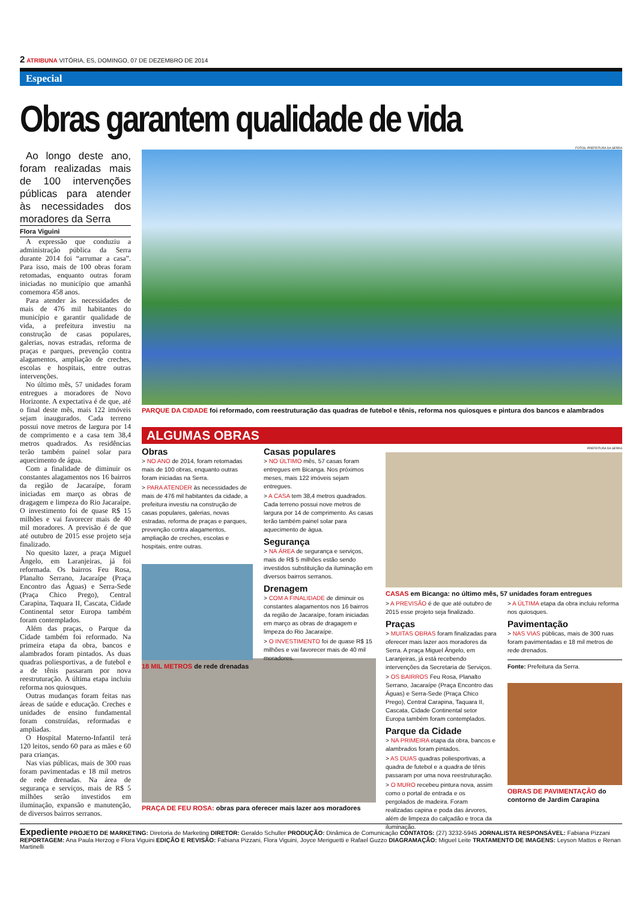2 ATRIBUNA VITÓRIA, ES, DOMINGO, 07 DE DEZEMBRO DE 2014
Especial
Obras garantem qualidade de vida
FOTOS: PREFEITURA DA SERRA
Ao longo deste ano, foram realizadas mais de 100 intervenções públicas para atender às necessidades dos moradores da Serra
Flora Viguini
A expressão que conduziu a administração pública da Serra durante 2014 foi “arrumar a casa”. Para isso, mais de 100 obras foram retomadas, enquanto outras foram iniciadas no município que amanhã comemora 458 anos.
Para atender às necessidades de mais de 476 mil habitantes do município e garantir qualidade de vida, a prefeitura investiu na construção de casas populares, galerias, novas estradas, reforma de praças e parques, prevenção contra alagamentos, ampliação de creches, escolas e hospitais, entre outras intervenções.
No último mês, 57 unidades foram entregues a moradores de Novo Horizonte. A expectativa é de que, até o final deste mês, mais 122 imóveis sejam inaugurados. Cada terreno possui nove metros de largura por 14 de comprimento e a casa tem 38,4 metros quadrados. As residências terão também painel solar para aquecimento de água.
Com a finalidade de diminuir os constantes alagamentos nos 16 bairros da região de Jacaraípe, foram iniciadas em março as obras de dragagem e limpeza do Rio Jacaraípe. O investimento foi de quase R$ 15 milhões e vai favorecer mais de 40 mil moradores. A previsão é de que até outubro de 2015 esse projeto seja finalizado.
No quesito lazer, a praça Miguel Ângelo, em Laranjeiras, já foi reformada. Os bairros Feu Rosa, Planalto Serrano, Jacaraípe (Praça Encontro das Águas) e Serra-Sede (Praça Chico Prego), Central Carapina, Taquara II, Cascata, Cidade Continental setor Europa também foram contemplados.
Além das praças, o Parque da Cidade também foi reformado. Na primeira etapa da obra, bancos e alambrados foram pintados. As duas quadras poliesportivas, a de futebol e a de tênis passaram por nova reestruturação. A última etapa incluiu reforma nos quiosques.
Outras mudanças foram feitas nas áreas de saúde e educação. Creches e unidades de ensino fundamental foram construídas, reformadas e ampliadas.
O Hospital Materno-Infantil terá 120 leitos, sendo 60 para as mães e 60 para crianças.
Nas vias públicas, mais de 300 ruas foram pavimentadas e 18 mil metros de rede drenadas. Na área de segurança e serviços, mais de R$ 5 milhões serão investidos em iluminação, expansão e manutenção, de diversos bairros serranos.
PARQUE DA CIDADE foi reformado, com reestruturação das quadras de futebol e tênis, reforma nos quiosques e pintura dos bancos e alambrados
ALGUMAS OBRAS
Obras
> NO ANO de 2014, foram retomadas mais de 100 obras, enquanto outras foram iniciadas na Serra.
> PARA ATENDER às necessidades de mais de 476 mil habitantes da cidade, a prefeitura investiu na construção de casas populares, galerias, novas estradas, reforma de praças e parques, prevenção contra alagamentos, ampliação de creches, escolas e hospitais, entre outras.
18 MIL METROS de rede drenadas
Casas populares
> NO ÚLTIMO mês, 57 casas foram entregues em Bicanga. Nos próximos meses, mais 122 imóveis sejam entregues.
> A CASA tem 38,4 metros quadrados. Cada terreno possui nove metros de largura por 14 de comprimento. As casas terão também painel solar para aquecimento de água.
Segurança
> NA ÁREA de segurança e serviços, mais de R$ 5 milhões estão sendo investidos substituição da iluminação em diversos bairros serranos.
Drenagem
> COM A FINALIDADE de diminuir os constantes alagamentos nos 16 bairros da região de Jacaraípe, foram iniciadas em março as obras de dragagem e limpeza do Rio Jacaraípe.
> O INVESTIMENTO foi de quase R$ 15 milhões e vai favorecer mais de 40 mil moradores.
PREFEITURA DA SERRA
CASAS em Bicanga: no último mês, 57 unidades foram entregues
> A PREVISÃO é de que até outubro de 2015 esse projeto seja finalizado.
Praças
> MUITAS OBRAS foram finalizadas para oferecer mais lazer aos moradores da Serra. A praça Miguel Ângelo, em Laranjeiras, já está recebendo intervenções da Secretaria de Serviços.
> OS BAIRROS Feu Rosa, Planalto Serrano, Jacaraípe (Praça Encontro das Águas) e Serra-Sede (Praça Chico Prego), Central Carapina, Taquara II, Cascata, Cidade Continental setor Europa também foram contemplados.
Parque da Cidade
> NA PRIMEIRA etapa da obra, bancos e alambrados foram pintados.
> AS DUAS quadras poliesportivas, a quadra de futebol e a quadra de tênis passaram por uma nova reestruturação.
> O MURO recebeu pintura nova, assim como o portal de entrada e os pergolados de madeira. Foram realizadas capina e poda das árvores, além de limpeza do calçadão e troca da iluminação.
> A ÚLTIMA etapa da obra incluiu reforma nos quiosques.
Pavimentação
> NAS VIAS públicas, mais de 300 ruas foram pavimentadas e 18 mil metros de rede drenados.
Fonte: Prefeitura da Serra.
OBRAS DE PAVIMENTAÇÃO do contorno de Jardim Carapina
PRAÇA DE FEU ROSA: obras para oferecer mais lazer aos moradores
Expediente PROJETO DE MARKETING: Diretoria de Marketing DIRETOR: Geraldo Schuller PRODUÇÃO: Dinâmica de Comunicação CONTATOS: (27) 3232-5945 JORNALISTA RESPONSÁVEL: Fabiana Pizzani REPORTAGEM: Ana Paula Herzog e Flora Viguini EDIÇÃO E REVISÃO: Fabiana Pizzani, Flora Viguini, Joyce Meriguetti e Rafael Guzzo DIAGRAMAÇÃO: Miguel Leite TRATAMENTO DE IMAGENS: Leyson Mattos e Renan Martinelli